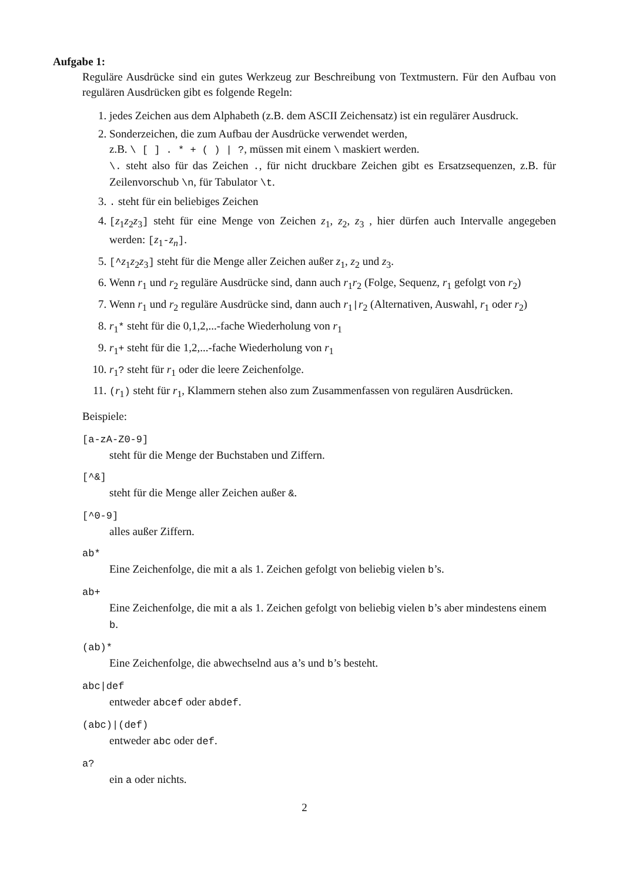Aufgabe 1:
Reguläre Ausdrücke sind ein gutes Werkzeug zur Beschreibung von Textmustern. Für den Aufbau von regulären Ausdrücken gibt es folgende Regeln:
1. jedes Zeichen aus dem Alphabeth (z.B. dem ASCII Zeichensatz) ist ein regulärer Ausdruck.
2. Sonderzeichen, die zum Aufbau der Ausdrücke verwendet werden,
z.B. \ [ ] . * + ( ) | ?, müssen mit einem \ maskiert werden.
\. steht also für das Zeichen ., für nicht druckbare Zeichen gibt es Ersatzsequenzen, z.B. für Zeilenvorschub \n, für Tabulator \t.
3. . steht für ein beliebiges Zeichen
4. [z<sub>1</sub>z<sub>2</sub>z<sub>3</sub>] steht für eine Menge von Zeichen z<sub>1</sub>, z<sub>2</sub>, z<sub>3</sub> , hier dürfen auch Intervalle angegeben werden: [z<sub>1</sub>-z<sub>n</sub>].
5. [^z<sub>1</sub>z<sub>2</sub>z<sub>3</sub>] steht für die Menge aller Zeichen außer z<sub>1</sub>, z<sub>2</sub> und z<sub>3</sub>.
6. Wenn r<sub>1</sub> und r<sub>2</sub> reguläre Ausdrücke sind, dann auch r<sub>1</sub>r<sub>2</sub> (Folge, Sequenz, r<sub>1</sub> gefolgt von r<sub>2</sub>)
7. Wenn r<sub>1</sub> und r<sub>2</sub> reguläre Ausdrücke sind, dann auch r<sub>1</sub>|r<sub>2</sub> (Alternativen, Auswahl, r<sub>1</sub> oder r<sub>2</sub>)
8. r<sub>1</sub>* steht für die 0,1,2,...-fache Wiederholung von r<sub>1</sub>
9. r<sub>1</sub>+ steht für die 1,2,...-fache Wiederholung von r<sub>1</sub>
10. r<sub>1</sub>? steht für r<sub>1</sub> oder die leere Zeichenfolge.
11. (r<sub>1</sub>) steht für r<sub>1</sub>, Klammern stehen also zum Zusammenfassen von regulären Ausdrücken.
Beispiele:
[a-zA-Z0-9]
steht für die Menge der Buchstaben und Ziffern.
[^&]
steht für die Menge aller Zeichen außer &.
[^0-9]
alles außer Ziffern.
ab*
Eine Zeichenfolge, die mit a als 1. Zeichen gefolgt von beliebig vielen b’s.
ab+
Eine Zeichenfolge, die mit a als 1. Zeichen gefolgt von beliebig vielen b’s aber mindestens einem b.
(ab)*
Eine Zeichenfolge, die abwechselnd aus a’s und b’s besteht.
abc|def
entweder abcef oder abdef.
(abc)|(def)
entweder abc oder def.
a?
ein a oder nichts.
2